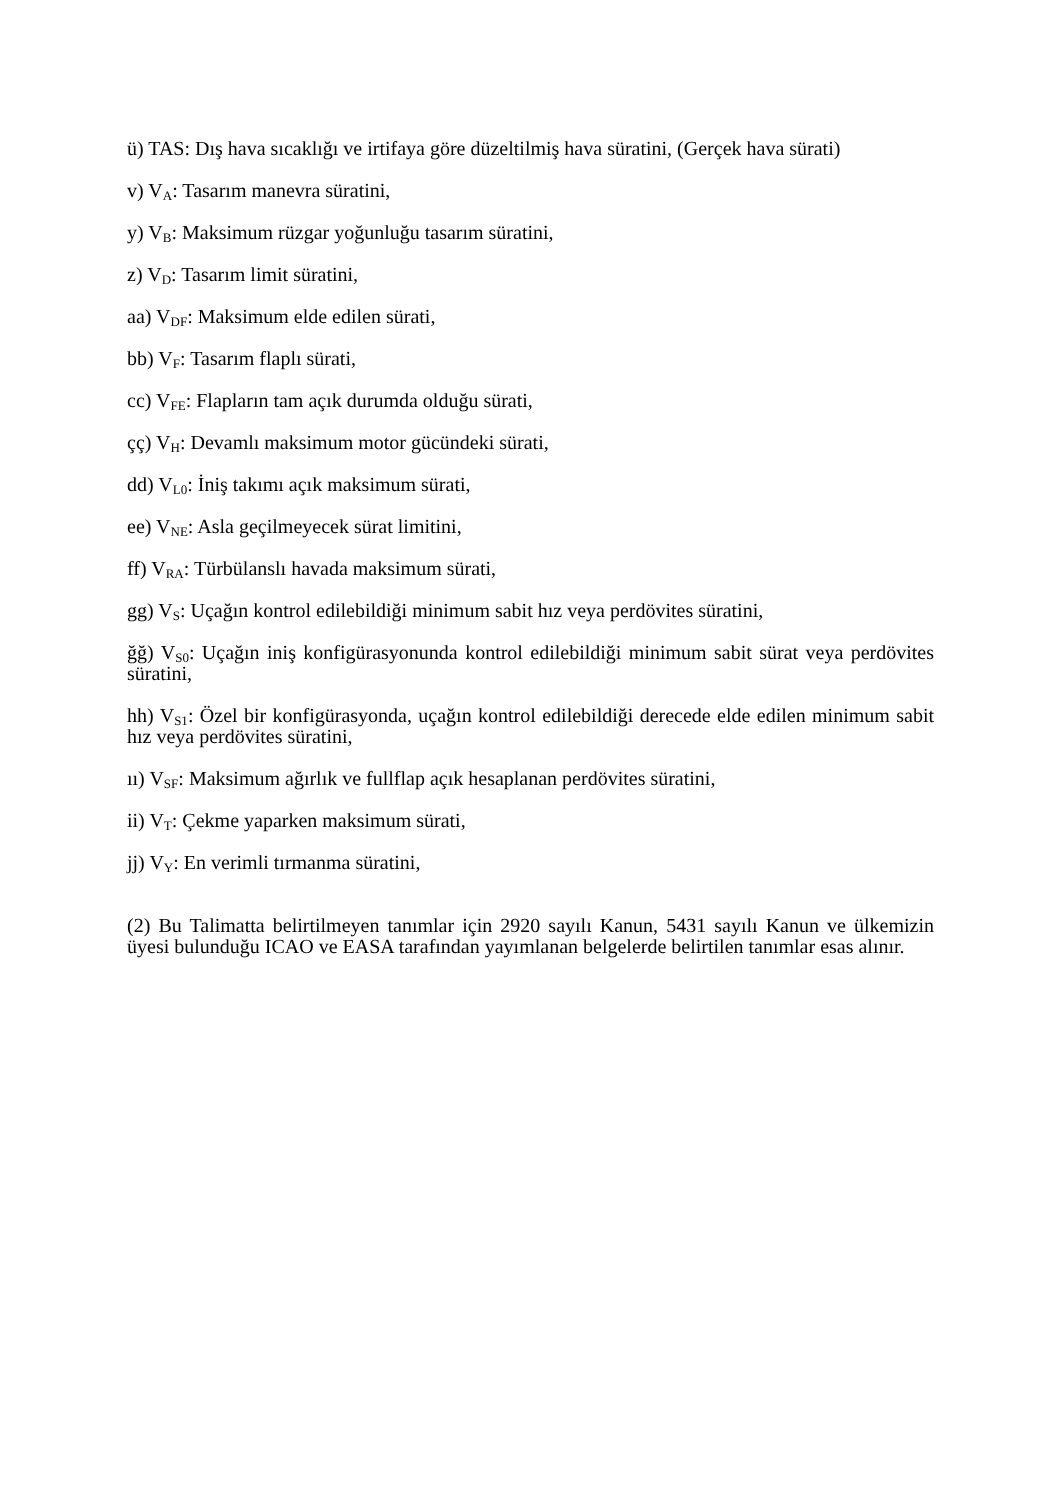ü) TAS: Dış hava sıcaklığı ve irtifaya göre düzeltilmiş hava süratini, (Gerçek hava sürati)
v) V<sub>A</sub>: Tasarım manevra süratini,
y) V<sub>B</sub>: Maksimum rüzgar yoğunluğu tasarım süratini,
z) V<sub>D</sub>: Tasarım limit süratini,
aa) V<sub>DF</sub>: Maksimum elde edilen sürati,
bb) V<sub>F</sub>: Tasarım flaplı sürati,
cc) V<sub>FE</sub>: Flapların tam açık durumda olduğu sürati,
çç) V<sub>H</sub>: Devamlı maksimum motor gücündeki sürati,
dd) V<sub>L0</sub>: İniş takımı açık maksimum sürati,
ee) V<sub>NE</sub>: Asla geçilmeyecek sürat limitini,
ff) V<sub>RA</sub>: Türbülanslı havada maksimum sürati,
gg) V<sub>S</sub>: Uçağın kontrol edilebildiği minimum sabit hız veya perdövites süratini,
ğğ) V<sub>S0</sub>: Uçağın iniş konfigürasyonunda kontrol edilebildiği minimum sabit sürat veya perdövites süratini,
hh) V<sub>S1</sub>: Özel bir konfigürasyonda, uçağın kontrol edilebildiği derecede elde edilen minimum sabit hız veya perdövites süratini,
ıı) V<sub>SF</sub>: Maksimum ağırlık ve fullflap açık hesaplanan perdövites süratini,
ii) V<sub>T</sub>: Çekme yaparken maksimum sürati,
jj) V<sub>Y</sub>: En verimli tırmanma süratini,
(2) Bu Talimatta belirtilmeyen tanımlar için 2920 sayılı Kanun, 5431 sayılı Kanun ve ülkemizin üyesi bulunduğu ICAO ve EASA tarafından yayımlanan belgelerde belirtilen tanımlar esas alınır.